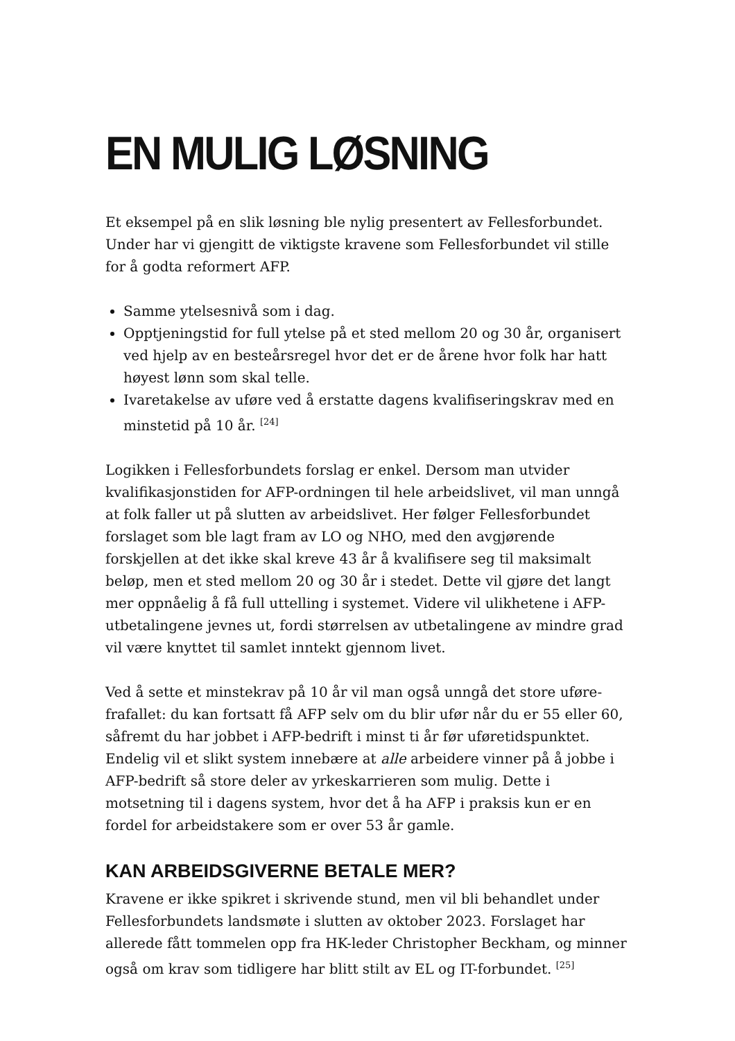EN MULIG LØSNING
Et eksempel på en slik løsning ble nylig presentert av Fellesforbundet. Under har vi gjengitt de viktigste kravene som Fellesforbundet vil stille for å godta reformert AFP.
Samme ytelsesnivå som i dag.
Opptjeningstid for full ytelse på et sted mellom 20 og 30 år, organisert ved hjelp av en besteårsregel hvor det er de årene hvor folk har hatt høyest lønn som skal telle.
Ivaretakelse av uføre ved å erstatte dagens kvalifiseringskrav med en minstetid på 10 år. <sup>[24]</sup>
Logikken i Fellesforbundets forslag er enkel. Dersom man utvider kvalifikasjonstiden for AFP-ordningen til hele arbeidslivet, vil man unngå at folk faller ut på slutten av arbeidslivet. Her følger Fellesforbundet forslaget som ble lagt fram av LO og NHO, med den avgjørende forskjellen at det ikke skal kreve 43 år å kvalifisere seg til maksimalt beløp, men et sted mellom 20 og 30 år i stedet. Dette vil gjøre det langt mer oppnåelig å få full uttelling i systemet. Videre vil ulikhetene i AFP-utbetalingene jevnes ut, fordi størrelsen av utbetalingene av mindre grad vil være knyttet til samlet inntekt gjennom livet.
Ved å sette et minstekrav på 10 år vil man også unngå det store uføre-frafallet: du kan fortsatt få AFP selv om du blir ufør når du er 55 eller 60, såfremt du har jobbet i AFP-bedrift i minst ti år før uføretidspunktet. Endelig vil et slikt system innebære at alle arbeidere vinner på å jobbe i AFP-bedrift så store deler av yrkeskarrieren som mulig. Dette i motsetning til i dagens system, hvor det å ha AFP i praksis kun er en fordel for arbeidstakere som er over 53 år gamle.
KAN ARBEIDSGIVERNE BETALE MER?
Kravene er ikke spikret i skrivende stund, men vil bli behandlet under Fellesforbundets landsmøte i slutten av oktober 2023. Forslaget har allerede fått tommelen opp fra HK-leder Christopher Beckham, og minner også om krav som tidligere har blitt stilt av EL og IT-forbundet. <sup>[25]</sup>